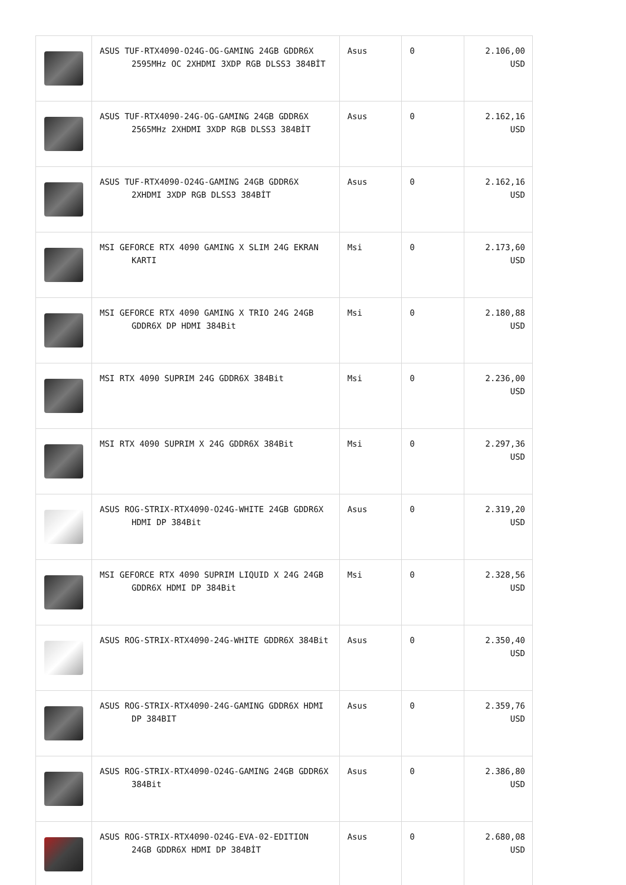| | ASUS TUF-RTX4090-O24G-OG-GAMING 24GB GDDR6X 2595MHz OC 2XHDMI 3XDP RGB DLSS3 384BİT | Asus | 0 | 2.106,00 USD |
| | ASUS TUF-RTX4090-24G-OG-GAMING 24GB GDDR6X 2565MHz 2XHDMI 3XDP RGB DLSS3 384BİT | Asus | 0 | 2.162,16 USD |
| | ASUS TUF-RTX4090-O24G-GAMING 24GB GDDR6X 2XHDMI 3XDP RGB DLSS3 384BİT | Asus | 0 | 2.162,16 USD |
| | MSI GEFORCE RTX 4090 GAMING X SLIM 24G EKRAN KARTI | Msi | 0 | 2.173,60 USD |
| | MSI GEFORCE RTX 4090 GAMING X TRIO 24G 24GB GDDR6X DP HDMI 384Bit | Msi | 0 | 2.180,88 USD |
| | MSI RTX 4090 SUPRIM 24G GDDR6X 384Bit | Msi | 0 | 2.236,00 USD |
| | MSI RTX 4090 SUPRIM X 24G GDDR6X 384Bit | Msi | 0 | 2.297,36 USD |
| | ASUS ROG-STRIX-RTX4090-O24G-WHITE 24GB GDDR6X HDMI DP 384Bit | Asus | 0 | 2.319,20 USD |
| | MSI GEFORCE RTX 4090 SUPRIM LIQUID X 24G 24GB GDDR6X HDMI DP 384Bit | Msi | 0 | 2.328,56 USD |
| | ASUS ROG-STRIX-RTX4090-24G-WHITE GDDR6X 384Bit | Asus | 0 | 2.350,40 USD |
| | ASUS ROG-STRIX-RTX4090-24G-GAMING GDDR6X HDMI DP 384BIT | Asus | 0 | 2.359,76 USD |
| | ASUS ROG-STRIX-RTX4090-O24G-GAMING 24GB GDDR6X 384Bit | Asus | 0 | 2.386,80 USD |
| | ASUS ROG-STRIX-RTX4090-O24G-EVA-02-EDITION 24GB GDDR6X HDMI DP 384BİT | Asus | 0 | 2.680,08 USD |